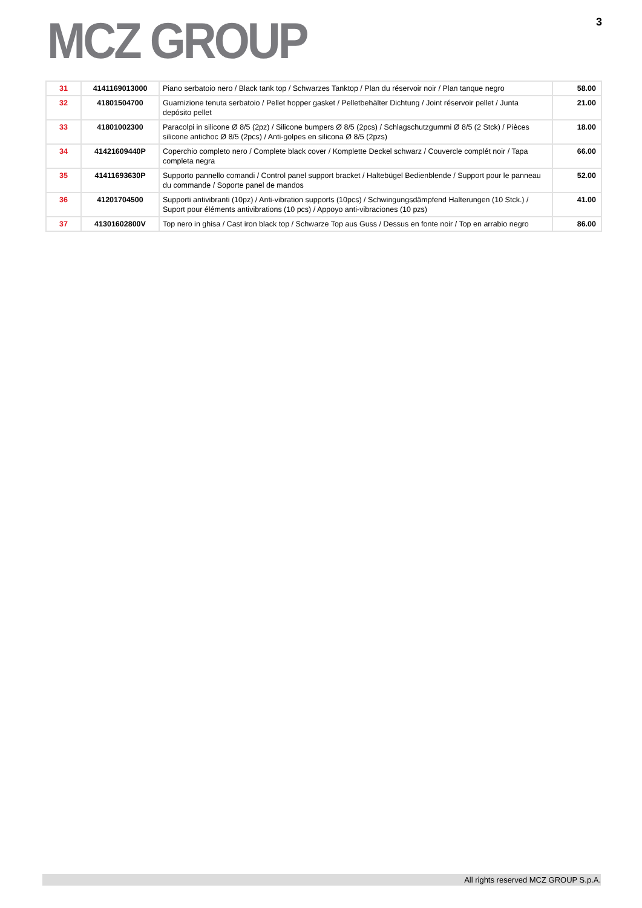MCZ GROUP
3
| 31 | 4141169013000 | Piano serbatoio nero / Black tank top / Schwarzes Tanktop / Plan du réservoir noir / Plan tanque negro | 58.00 |
| 32 | 41801504700 | Guarnizione tenuta serbatoio / Pellet hopper gasket / Pelletbehälter Dichtung / Joint réservoir pellet / Junta depósito pellet | 21.00 |
| 33 | 41801002300 | Paracolpi in silicone Ø 8/5 (2pz) / Silicone bumpers Ø 8/5 (2pcs) / Schlagschutzgummi Ø 8/5 (2 Stck) / Pièces silicone antichoc Ø 8/5 (2pcs) / Anti-golpes en silicona Ø 8/5 (2pzs) | 18.00 |
| 34 | 41421609440P | Coperchio completo nero / Complete black cover / Komplette Deckel schwarz / Couvercle complét noir / Tapa completa negra | 66.00 |
| 35 | 41411693630P | Supporto pannello comandi / Control panel support bracket / Haltebügel Bedienblende / Support pour le panneau du commande / Soporte panel de mandos | 52.00 |
| 36 | 41201704500 | Supporti antivibranti (10pz) / Anti-vibration supports (10pcs) / Schwingungsdämpfend Halterungen (10 Stck.) / Suport pour éléments antivibrations (10 pcs) / Appoyo anti-vibraciones (10 pzs) | 41.00 |
| 37 | 41301602800V | Top nero in ghisa / Cast iron black top / Schwarze Top aus Guss / Dessus en fonte noir / Top en arrabio negro | 86.00 |
All rights reserved MCZ GROUP S.p.A.